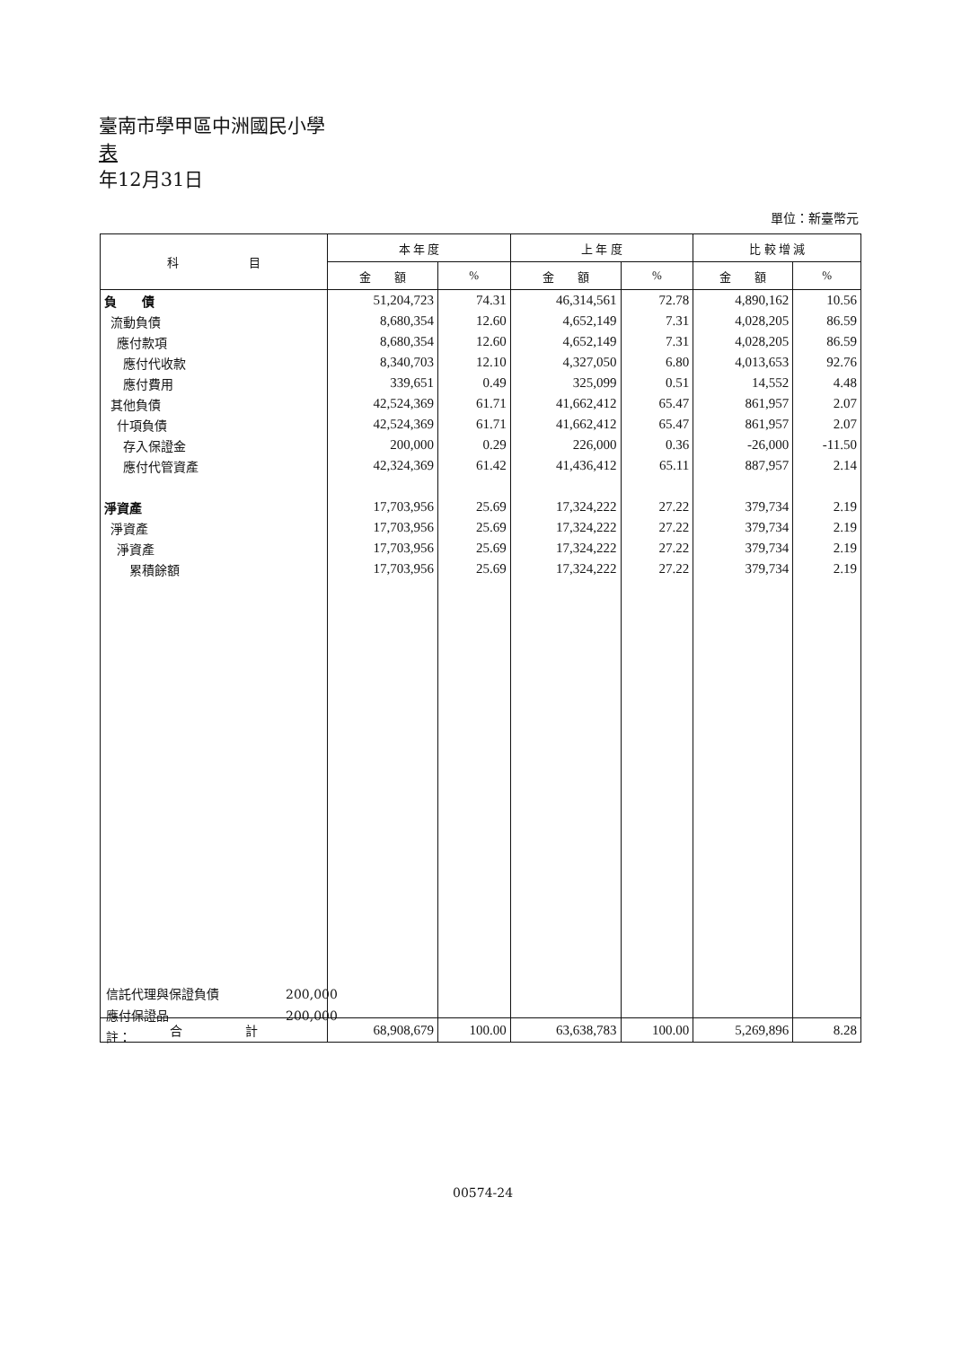臺南市學甲區中洲國民小學
表
年12月31日
單位：新臺幣元
| 科 目 | 本 年 度 | | 上 年 度 | | 比 較 增 減 | |
| --- | --- | --- | --- | --- | --- | --- |
| | 金 額 | % | 金 額 | % | 金 額 | % |
| 負 債 | 51,204,723 | 74.31 | 46,314,561 | 72.78 | 4,890,162 | 10.56 |
| 流動負債 | 8,680,354 | 12.60 | 4,652,149 | 7.31 | 4,028,205 | 86.59 |
| 應付款項 | 8,680,354 | 12.60 | 4,652,149 | 7.31 | 4,028,205 | 86.59 |
| 應付代收款 | 8,340,703 | 12.10 | 4,327,050 | 6.80 | 4,013,653 | 92.76 |
| 應付費用 | 339,651 | 0.49 | 325,099 | 0.51 | 14,552 | 4.48 |
| 其他負債 | 42,524,369 | 61.71 | 41,662,412 | 65.47 | 861,957 | 2.07 |
| 什項負債 | 42,524,369 | 61.71 | 41,662,412 | 65.47 | 861,957 | 2.07 |
| 存入保證金 | 200,000 | 0.29 | 226,000 | 0.36 | -26,000 | -11.50 |
| 應付代管資產 | 42,324,369 | 61.42 | 41,436,412 | 65.11 | 887,957 | 2.14 |
| 淨資產 | 17,703,956 | 25.69 | 17,324,222 | 27.22 | 379,734 | 2.19 |
| 淨資產 | 17,703,956 | 25.69 | 17,324,222 | 27.22 | 379,734 | 2.19 |
| 淨資產 | 17,703,956 | 25.69 | 17,324,222 | 27.22 | 379,734 | 2.19 |
| 累積餘額 | 17,703,956 | 25.69 | 17,324,222 | 27.22 | 379,734 | 2.19 |
| 合 計 | 68,908,679 | 100.00 | 63,638,783 | 100.00 | 5,269,896 | 8.28 |
信託代理與保證負債 200,000
應付保證品 200,000
註：
00574-24